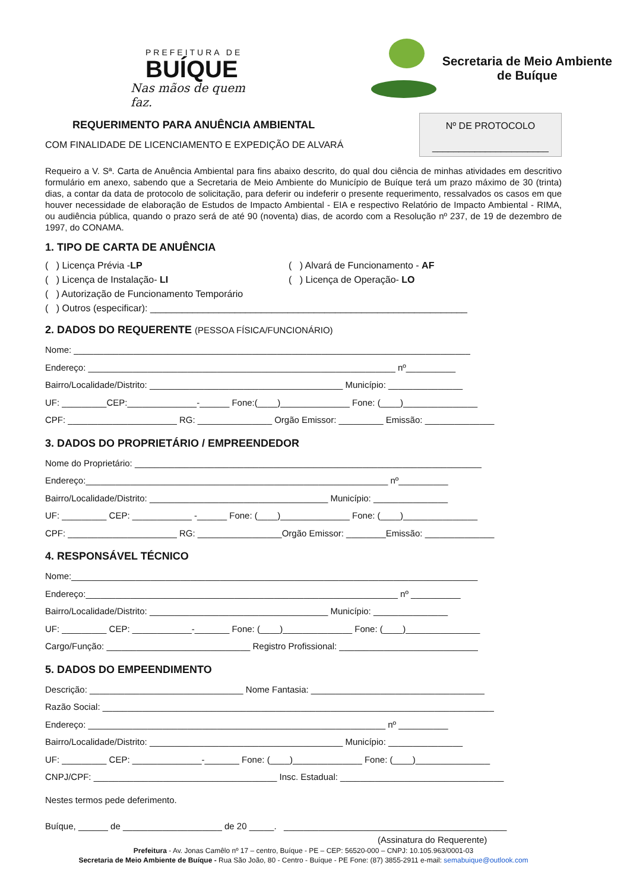PREFEITURA DE
BUÍQUE
Nas mãos de quem faz.
Secretaria de Meio Ambiente
de Buíque
REQUERIMENTO PARA ANUÊNCIA AMBIENTAL
COM FINALIDADE DE LICENCIAMENTO E EXPEDIÇÃO DE ALVARÁ
Nº DE PROTOCOLO
______________________
Requeiro a V. Sª. Carta de Anuência Ambiental para fins abaixo descrito, do qual dou ciência de minhas atividades em descritivo formulário em anexo, sabendo que a Secretaria de Meio Ambiente do Município de Buíque terá um prazo máximo de 30 (trinta) dias, a contar da data de protocolo de solicitação, para deferir ou indeferir o presente requerimento, ressalvados os casos em que houver necessidade de elaboração de Estudos de Impacto Ambiental - EIA e respectivo Relatório de Impacto Ambiental - RIMA, ou audiência pública, quando o prazo será de até 90 (noventa) dias, de acordo com a Resolução nº 237, de 19 de dezembro de 1997, do CONAMA.
1. TIPO DE CARTA DE ANUÊNCIA
( ) Licença Prévia -LP
( ) Licença de Instalação- LI
( ) Alvará de Funcionamento - AF
( ) Licença de Operação- LO
( ) Autorização de Funcionamento Temporário
( ) Outros (especificar): ____________________________________________________________
2. DADOS DO REQUERENTE (PESSOA FÍSICA/FUNCIONÁRIO)
Nome: ________________________________________________________________________________
Endereço: ______________________________________________________________ nº__________
Bairro/Localidade/Distrito: _______________________________________ Município: _______________
UF: _________CEP:______________-______ Fone:(____)______________ Fone: (____)_______________
CPF: ______________________ RG: _______________ Orgão Emissor: _________ Emissão: ______________
3. DADOS DO PROPRIETÁRIO / EMPREENDEDOR
Nome do Proprietário: ______________________________________________________________________
Endereço:_____________________________________________________________ nº__________
Bairro/Localidade/Distrito: ____________________________________ Município: _______________
UF: _________ CEP: ____________ -______ Fone: (____)______________ Fone: (____)_______________
CPF: ______________________ RG: _________________Orgão Emissor: ________Emissão: ______________
4. RESPONSÁVEL TÉCNICO
Nome:__________________________________________________________________________________
Endereço:_______________________________________________________________ nº __________
Bairro/Localidade/Distrito: ____________________________________ Município: _______________
UF: _________ CEP: ____________-_______ Fone: (____)______________ Fone: (____)_______________
Cargo/Função: _____________________________ Registro Profissional: ____________________________
5. DADOS DO EMPEENDIMENTO
Descrição: _______________________________ Nome Fantasia: ___________________________________
Razão Social: _______________________________________________________________________________
Endereço: ____________________________________________________________ nº __________
Bairro/Localidade/Distrito: _______________________________________ Município: _______________
UF: _________ CEP: ______________-_______ Fone: (____)______________ Fone: (____)_______________
CNPJ/CPF: _____________________________________ Insc. Estadual: _________________________________
Nestes termos pede deferimento.
Buíque, ______ de ____________________ de 20 _____. _____________________________________________
(Assinatura do Requerente)
Prefeitura - Av. Jonas Camêlo nº 17 – centro, Buíque - PE – CEP: 56520-000 – CNPJ: 10.105.963/0001-03
Secretaria de Meio Ambiente de Buíque - Rua São João, 80 - Centro - Buíque - PE Fone: (87) 3855-2911 e-mail: semabuique@outlook.com